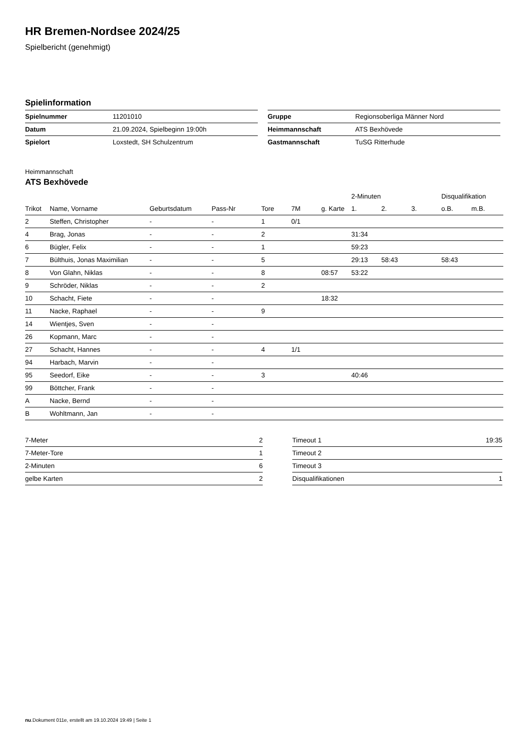HR Bremen-Nordsee 2024/25
Spielbericht (genehmigt)
Spielinformation
| Spielnummer | 11201010 |
| Datum | 21.09.2024, Spielbeginn 19:00h |
| Spielort | Loxstedt, SH Schulzentrum |
| Gruppe | Regionsoberliga Männer Nord |
| Heimmannschaft | ATS Bexhövede |
| Gastmannschaft | TuSG Ritterhude |
Heimmannschaft
ATS Bexhövede
| | | | | | | | 2-Minuten | | | Disqualifikation | |
| --- | --- | --- | --- | --- | --- | --- | --- | --- | --- | --- | --- |
| Trikot | Name, Vorname | Geburtsdatum | Pass-Nr | Tore | 7M | g. Karte | 1. | 2. | 3. | o.B. | m.B. |
| 2 | Steffen, Christopher | - | - | 1 | 0/1 | | | | | | |
| 4 | Brag, Jonas | - | - | 2 | | | 31:34 | | | | |
| 6 | Bügler, Felix | - | - | 1 | | | 59:23 | | | | |
| 7 | Bülthuis, Jonas Maximilian | - | - | 5 | | | 29:13 | 58:43 | | 58:43 | |
| 8 | Von Glahn, Niklas | - | - | 8 | | 08:57 | 53:22 | | | | |
| 9 | Schröder, Niklas | - | - | 2 | | | | | | | |
| 10 | Schacht, Fiete | - | - | | | 18:32 | | | | | |
| 11 | Nacke, Raphael | - | - | 9 | | | | | | | |
| 14 | Wientjes, Sven | - | - | | | | | | | | |
| 26 | Kopmann, Marc | - | - | | | | | | | | |
| 27 | Schacht, Hannes | - | - | 4 | 1/1 | | | | | | |
| 94 | Harbach, Marvin | - | - | | | | | | | | |
| 95 | Seedorf, Eike | - | - | 3 | | | 40:46 | | | | |
| 99 | Böttcher, Frank | - | - | | | | | | | | |
| A | Nacke, Bernd | - | - | | | | | | | | |
| B | Wohltmann, Jan | - | - | | | | | | | | |
| 7-Meter | 2 |
| 7-Meter-Tore | 1 |
| 2-Minuten | 6 |
| gelbe Karten | 2 |
| Timeout 1 | 19:35 |
| Timeout 2 | |
| Timeout 3 | |
| Disqualifikationen | 1 |
nu.Dokument 011e, erstellt am 19.10.2024 19:49 | Seite 1